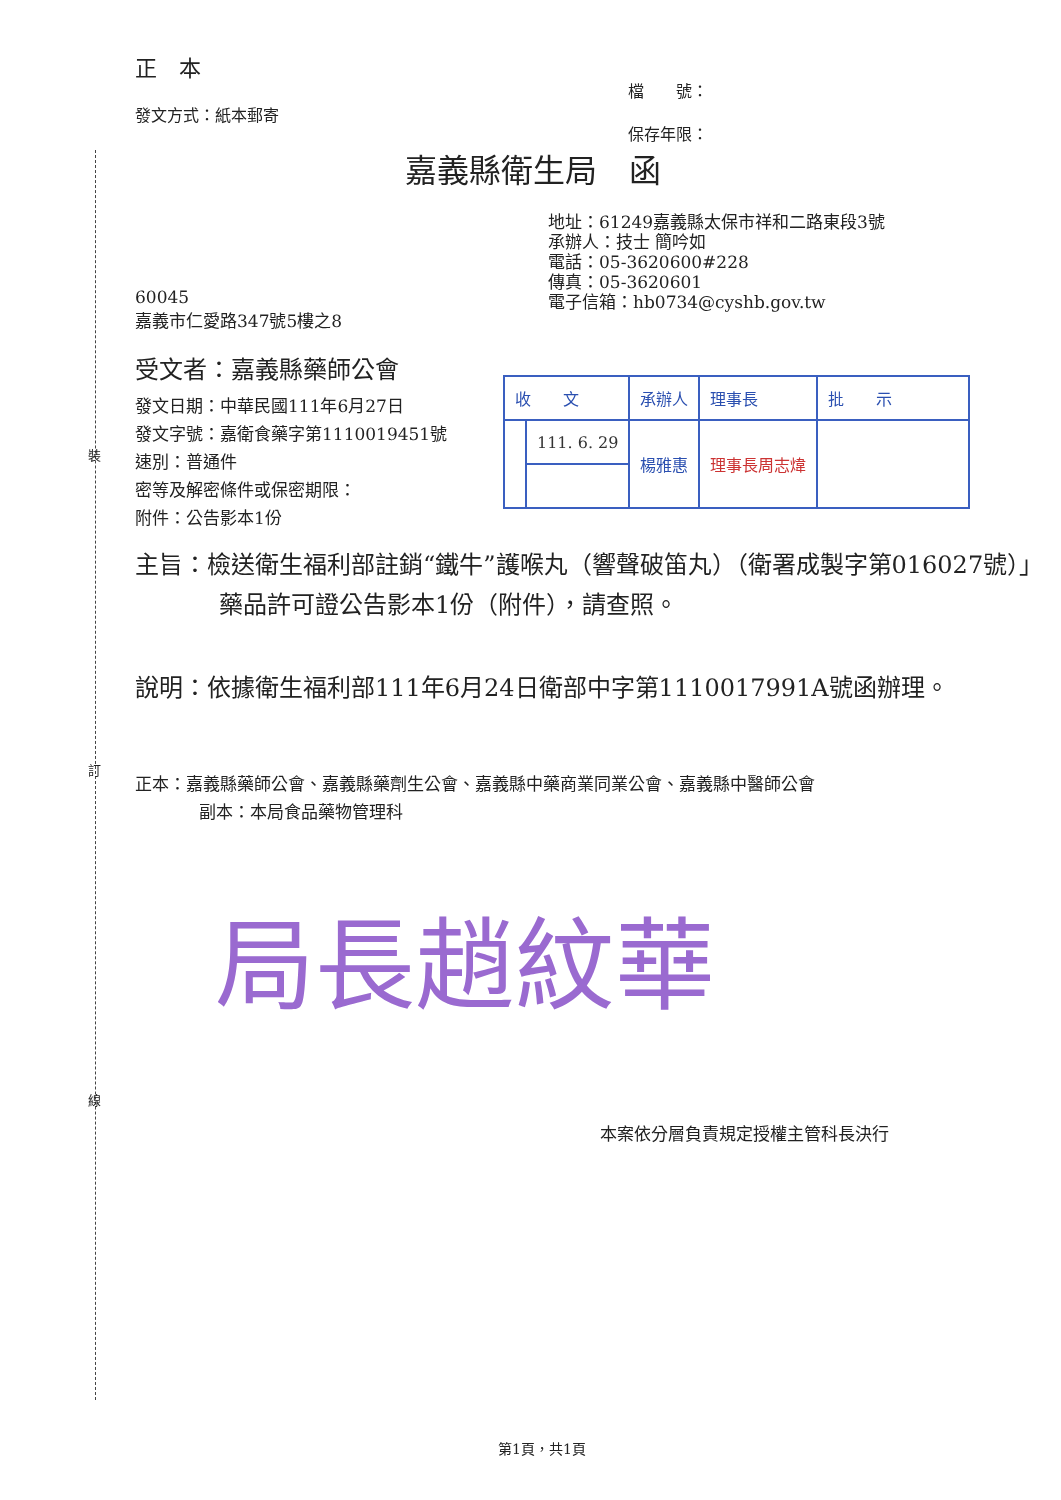裝
訂
線
正　本
發文方式：紙本郵寄
檔　　號：
保存年限：
嘉義縣衛生局　函
地址：61249嘉義縣太保市祥和二路東段3號
承辦人：技士 簡吟如
電話：05-3620600#228
傳真：05-3620601
電子信箱：hb0734@cyshb.gov.tw
60045
嘉義市仁愛路347號5樓之8
受文者：嘉義縣藥師公會
發文日期：中華民國111年6月27日
發文字號：嘉衛食藥字第1110019451號
速別：普通件
密等及解密條件或保密期限：
附件：公告影本1份
| 收 文 | | 承辦人 | 理事長 | 批 示 |
| | 111. 6. 29 | 楊雅惠 | 理事長周志煒 | |
主旨：檢送衛生福利部註銷“鐵牛”護喉丸（響聲破笛丸）（衛署成製字第016027號）」藥品許可證公告影本1份（附件），請查照。
說明：依據衛生福利部111年6月24日衛部中字第1110017991A號函辦理。
正本：嘉義縣藥師公會、嘉義縣藥劑生公會、嘉義縣中藥商業同業公會、嘉義縣中醫師公會
副本：本局食品藥物管理科
局長趙紋華
本案依分層負責規定授權主管科長決行
第1頁，共1頁